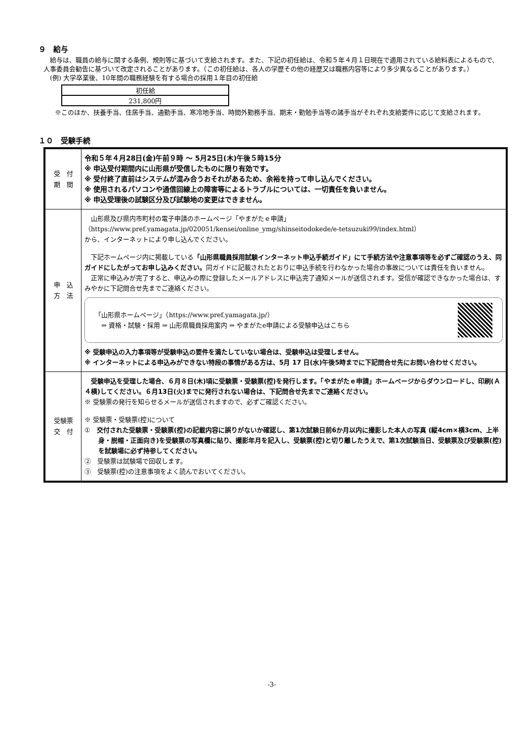９　給与
　給与は、職員の給与に関する条例、規則等に基づいて支給されます。また、下記の初任給は、令和５年４月１日現在で適用されている給料表によるもので、人事委員会勧告に基づいて改定されることがあります。（この初任給は、各人の学歴その他の経歴又は職務内容等により多少異なることがあります。）
　(例) 大学卒業後、10年間の職務経験を有する場合の採用１年目の初任給
| 初任給 |
| 231,800円 |
※このほか、扶養手当、住居手当、通勤手当、寒冷地手当、時間外勤務手当、期末・勤勉手当等の諸手当がそれぞれ支給要件に応じて支給されます。
１０　受験手続
| 受 付 期 間 | 令和５年４月28日(金)午前９時 ～ 5月25日(木)午後５時15分 ※ 申込受付期間内に山形県が受信したものに限り有効です。 ※ 受付終了直前はシステムが混み合うおそれがあるため、余裕を持って申し込んでください。 ※ 使用されるパソコンや通信回線上の障害等によるトラブルについては、一切責任を負いません。 ※ 申込受理後の試験区分及び試験地の変更はできません。 |
| 申 込 方 法 | 山形県及び県内市町村の電子申請のホームページ「やまがたｅ申請」 （https://www.pref.yamagata.jp/020051/kensei/online_ymg/shinseitodokede/e-tetsuzuki99/index.html） から、インターネットにより申し込んでください。 下記ホームページ内に掲載している 「山形県職員採用試験インターネット申込手続ガイド」にて手続方法や注意事項等を必ずご確認のうえ、同ガイドにしたがってお申し込みください。 同ガイドに記載されたとおりに申込手続を行わなかった場合の事故については責任を負いません。 正常に申込みが完了すると、申込みの際に登録したメールアドレスに申込完了通知メールが送信されます。受信が確認できなかった場合は、すみやかに下記問合せ先までご連絡ください。 「山形県ホームページ」（https://www.pref.yamagata.jp/） ⇒ 資格・試験・採用 ⇒ 山形県職員採用案内 ⇒ やまがたe申請による受験申込はこちら ※ 受験申込の入力事項等が受験申込の要件を満たしていない場合は、受験申込は受理しません。 ※ インターネットによる申込みができない特段の事情がある方は、5月 17 日(水)午後5時までに下記問合せ先にお問い合わせください。 |
| 受験票 交 付 | 受験申込を受理した場合、６月８日(木)頃に受験票・受験票(控)を発行します。「やまがたｅ申請」ホームページからダウンロードし、印刷(Ａ４横)してください。６月13日(火)までに発行されない場合は、下記問合せ先までご連絡ください。 ※ 受験票の発行を知らせるメールが送信されますので、必ずご確認ください。 ※ 受験票・受験票(控)について ① 交付された受験票・受験票(控)の記載内容に誤りがないか確認し、第1次試験日前6か月以内に撮影した本人の写真 (縦4cm×横3cm、上半身・脱帽・正面向き)を受験票の写真欄に貼り、撮影年月を記入し、受験票(控)と切り離したうえで、第1次試験当日、受験票及び受験票(控)を試験場に必ず持参してください。 ② 受験票は試験場で回収します。 ③ 受験票(控)の注意事項をよく読んでおいてください。 |
-3-